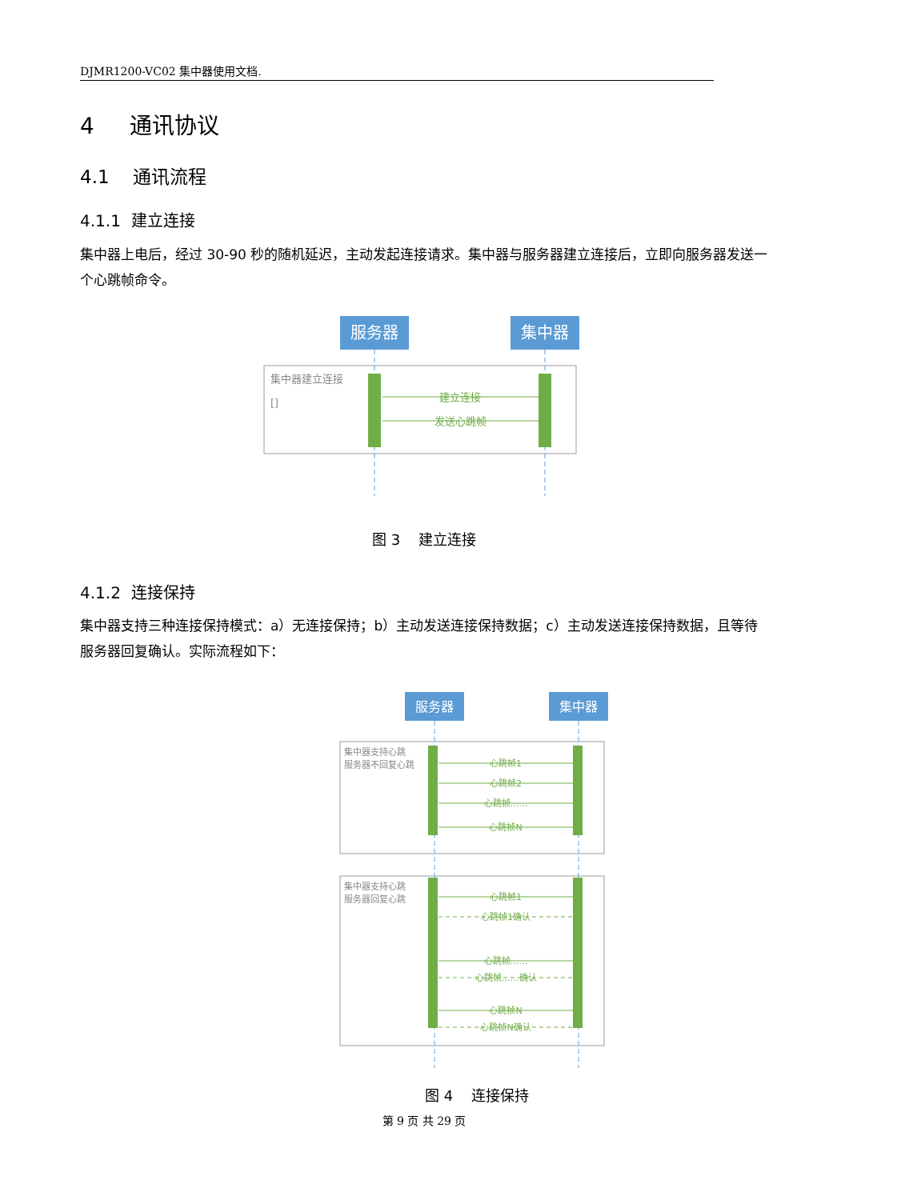DJMR1200-VC02 集中器使用文档.
4 通讯协议
4.1 通讯流程
4.1.1 建立连接
集中器上电后，经过 30-90 秒的随机延迟，主动发起连接请求。集中器与服务器建立连接后，立即向服务器发送一个心跳帧命令。
服务器
集中器
集中器建立连接
[]
建立连接
发送心跳帧
图 3 建立连接
4.1.2 连接保持
集中器支持三种连接保持模式：a）无连接保持；b）主动发送连接保持数据；c）主动发送连接保持数据，且等待服务器回复确认。实际流程如下：
服务器
集中器
集中器支持心跳
服务器不回复心跳
心跳帧1
心跳帧2
心跳帧……
心跳帧N
集中器支持心跳
服务器回复心跳
心跳帧1
心跳帧1确认
心跳帧……
心跳帧……确认
心跳帧N
心跳帧N确认
图 4 连接保持
第 9 页 共 29 页